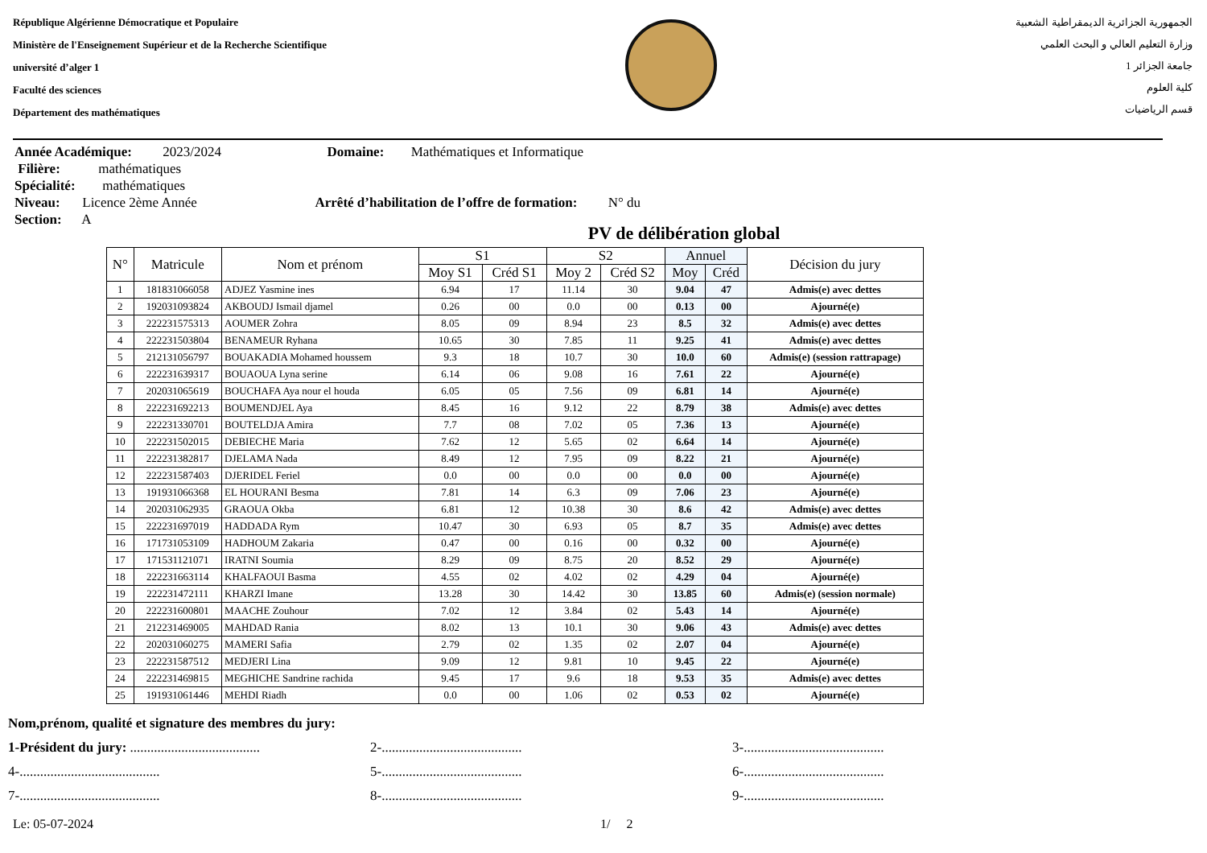République Algérienne Démocratique et Populaire
Ministère de l'Enseignement Supérieur et de la Recherche Scientifique
université d’alger 1
Faculté des sciences
Département des mathématiques
الجمهورية الجزائرية الديمقراطية الشعبية
وزارة التعليم العالي و البحث العلمي
جامعة الجزائر 1
كلية العلوم
قسم الرياضيات
Année Académique: 2023/2024 Domaine: Mathématiques et Informatique
Filière: mathématiques
Spécialité: mathématiques
Niveau: Licence 2ème Année Arrêté d’habilitation de l’offre de formation: N° du
Section: A
PV de délibération global
| N° | Matricule | Nom et prénom | S1 | | S2 | | Annuel | | Décision du jury |
| --- | --- | --- | --- | --- | --- | --- | --- | --- | --- |
| | | | Moy S1 | Créd S1 | Moy 2 | Créd S2 | Moy | Créd | |
| 1 | 181831066058 | ADJEZ Yasmine ines | 6.94 | 17 | 11.14 | 30 | 9.04 | 47 | Admis(e) avec dettes |
| 2 | 192031093824 | AKBOUDJ Ismail djamel | 0.26 | 00 | 0.0 | 00 | 0.13 | 00 | Ajourné(e) |
| 3 | 222231575313 | AOUMER Zohra | 8.05 | 09 | 8.94 | 23 | 8.5 | 32 | Admis(e) avec dettes |
| 4 | 222231503804 | BENAMEUR Ryhana | 10.65 | 30 | 7.85 | 11 | 9.25 | 41 | Admis(e) avec dettes |
| 5 | 212131056797 | BOUAKADIA Mohamed houssem | 9.3 | 18 | 10.7 | 30 | 10.0 | 60 | Admis(e) (session rattrapage) |
| 6 | 222231639317 | BOUAOUA Lyna serine | 6.14 | 06 | 9.08 | 16 | 7.61 | 22 | Ajourné(e) |
| 7 | 202031065619 | BOUCHAFA Aya nour el houda | 6.05 | 05 | 7.56 | 09 | 6.81 | 14 | Ajourné(e) |
| 8 | 222231692213 | BOUMENDJEL Aya | 8.45 | 16 | 9.12 | 22 | 8.79 | 38 | Admis(e) avec dettes |
| 9 | 222231330701 | BOUTELDJA Amira | 7.7 | 08 | 7.02 | 05 | 7.36 | 13 | Ajourné(e) |
| 10 | 222231502015 | DEBIECHE Maria | 7.62 | 12 | 5.65 | 02 | 6.64 | 14 | Ajourné(e) |
| 11 | 222231382817 | DJELAMA Nada | 8.49 | 12 | 7.95 | 09 | 8.22 | 21 | Ajourné(e) |
| 12 | 222231587403 | DJERIDEL Feriel | 0.0 | 00 | 0.0 | 00 | 0.0 | 00 | Ajourné(e) |
| 13 | 191931066368 | EL HOURANI Besma | 7.81 | 14 | 6.3 | 09 | 7.06 | 23 | Ajourné(e) |
| 14 | 202031062935 | GRAOUA Okba | 6.81 | 12 | 10.38 | 30 | 8.6 | 42 | Admis(e) avec dettes |
| 15 | 222231697019 | HADDADA Rym | 10.47 | 30 | 6.93 | 05 | 8.7 | 35 | Admis(e) avec dettes |
| 16 | 171731053109 | HADHOUM Zakaria | 0.47 | 00 | 0.16 | 00 | 0.32 | 00 | Ajourné(e) |
| 17 | 171531121071 | IRATNI Soumia | 8.29 | 09 | 8.75 | 20 | 8.52 | 29 | Ajourné(e) |
| 18 | 222231663114 | KHALFAOUI Basma | 4.55 | 02 | 4.02 | 02 | 4.29 | 04 | Ajourné(e) |
| 19 | 222231472111 | KHARZI Imane | 13.28 | 30 | 14.42 | 30 | 13.85 | 60 | Admis(e) (session normale) |
| 20 | 222231600801 | MAACHE Zouhour | 7.02 | 12 | 3.84 | 02 | 5.43 | 14 | Ajourné(e) |
| 21 | 212231469005 | MAHDAD Rania | 8.02 | 13 | 10.1 | 30 | 9.06 | 43 | Admis(e) avec dettes |
| 22 | 202031060275 | MAMERI Safia | 2.79 | 02 | 1.35 | 02 | 2.07 | 04 | Ajourné(e) |
| 23 | 222231587512 | MEDJERI Lina | 9.09 | 12 | 9.81 | 10 | 9.45 | 22 | Ajourné(e) |
| 24 | 222231469815 | MEGHICHE Sandrine rachida | 9.45 | 17 | 9.6 | 18 | 9.53 | 35 | Admis(e) avec dettes |
| 25 | 191931061446 | MEHDI Riadh | 0.0 | 00 | 1.06 | 02 | 0.53 | 02 | Ajourné(e) |
Nom,prénom, qualité et signature des membres du jury:
1-Président du jury: ...................................... 2-......................................... 3-.........................................
4-......................................... 5-......................................... 6-.........................................
7-......................................... 8-......................................... 9-.........................................
Le: 05-07-2024 1/ 2